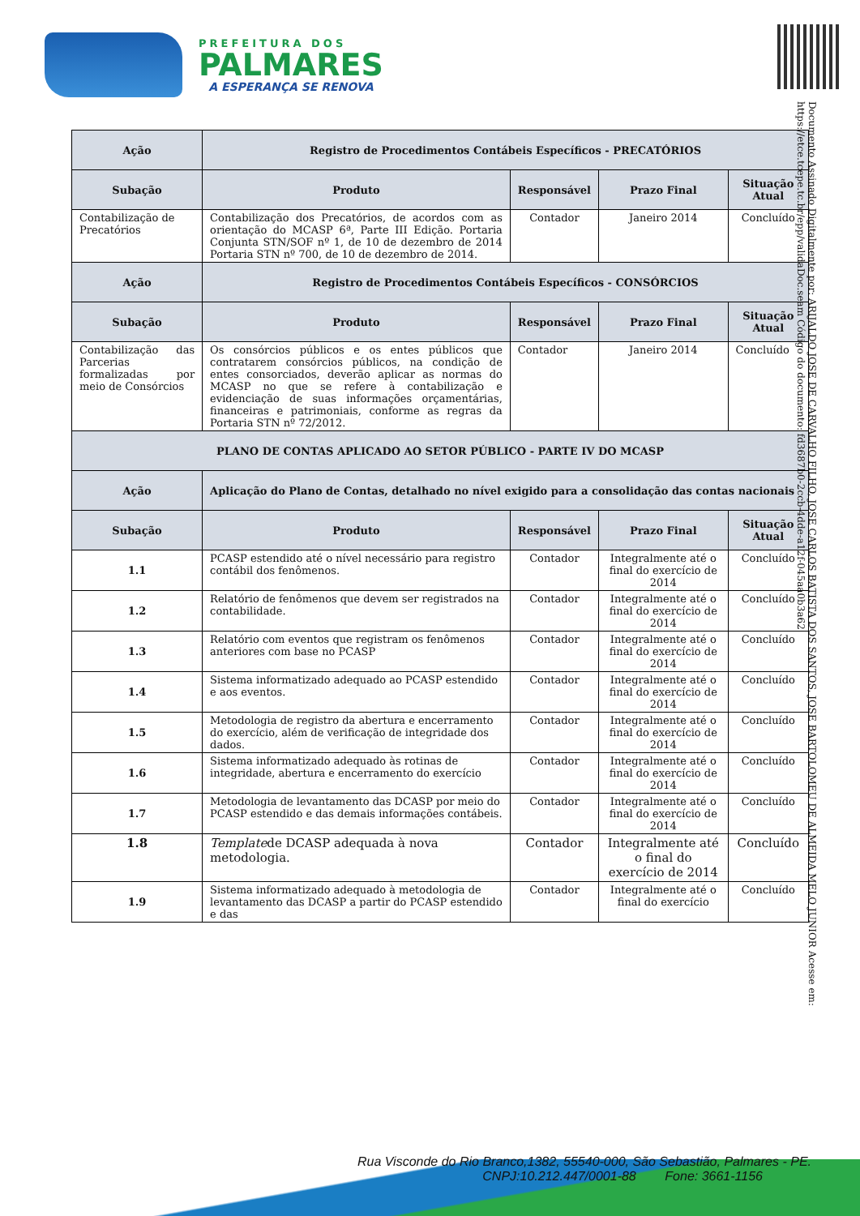PREFEITURA DOS
PALMARES
A ESPERANÇA SE RENOVA
Documento Assinado Digitalmente por: ARIJALDO JOSE DE CARVALHO FILHO, JOSE CARLOS BATISTA DOS SANTOS, JOSE BARTOLOMEU DE ALMEIDA MELO JUNIOR Acesse em: https://etce.tcepe.tc.br/epp/validaDoc.seam Código do documento: fd3687b0-2ccb-4dde-a12f-045aa0b3a62
| Ação | Registro de Procedimentos Contábeis Específicos - PRECATÓRIOS | | | |
| --- | --- | --- | --- | --- |
| Subação | Produto | Responsável | Prazo Final | Situação Atual |
| Contabilização de Precatórios | Contabilização dos Precatórios, de acordos com as orientação do MCASP 6ª, Parte III Edição. Portaria Conjunta STN/SOF nº 1, de 10 de dezembro de 2014 Portaria STN nº 700, de 10 de dezembro de 2014. | Contador | Janeiro 2014 | Concluído |
| Ação | Registro de Procedimentos Contábeis Específicos - CONSÓRCIOS | | | |
| Subação | Produto | Responsável | Prazo Final | Situação Atual |
| Contabilização das Parcerias formalizadas por meio de Consórcios | Os consórcios públicos e os entes públicos que contratarem consórcios públicos, na condição de entes consorciados, deverão aplicar as normas do MCASP no que se refere à contabilização e evidenciação de suas informações orçamentárias, financeiras e patrimoniais, conforme as regras da Portaria STN nº 72/2012. | Contador | Janeiro 2014 | Concluído |
| PLANO DE CONTAS APLICADO AO SETOR PÚBLICO - PARTE IV DO MCASP | | | | |
| Ação | Aplicação do Plano de Contas, detalhado no nível exigido para a consolidação das contas nacionais | | | |
| Subação | Produto | Responsável | Prazo Final | Situação Atual |
| 1.1 | PCASP estendido até o nível necessário para registro contábil dos fenômenos. | Contador | Integralmente até o final do exercício de 2014 | Concluído |
| 1.2 | Relatório de fenômenos que devem ser registrados na contabilidade. | Contador | Integralmente até o final do exercício de 2014 | Concluído |
| 1.3 | Relatório com eventos que registram os fenômenos anteriores com base no PCASP | Contador | Integralmente até o final do exercício de 2014 | Concluído |
| 1.4 | Sistema informatizado adequado ao PCASP estendido e aos eventos. | Contador | Integralmente até o final do exercício de 2014 | Concluído |
| 1.5 | Metodologia de registro da abertura e encerramento do exercício, além de verificação de integridade dos dados. | Contador | Integralmente até o final do exercício de 2014 | Concluído |
| 1.6 | Sistema informatizado adequado às rotinas de integridade, abertura e encerramento do exercício | Contador | Integralmente até o final do exercício de 2014 | Concluído |
| 1.7 | Metodologia de levantamento das DCASP por meio do PCASP estendido e das demais informações contábeis. | Contador | Integralmente até o final do exercício de 2014 | Concluído |
| 1.8 | Template de DCASP adequada à nova metodologia. | Contador | Integralmente até o final do exercício de 2014 | Concluído |
| 1.9 | Sistema informatizado adequado à metodologia de levantamento das DCASP a partir do PCASP estendido e das | Contador | Integralmente até o final do exercício | Concluído |
Rua Visconde do Rio Branco,1382, 55540-000, São Sebastião, Palmares - PE.
CNPJ:10.212.447/0001-88 Fone: 3661-1156